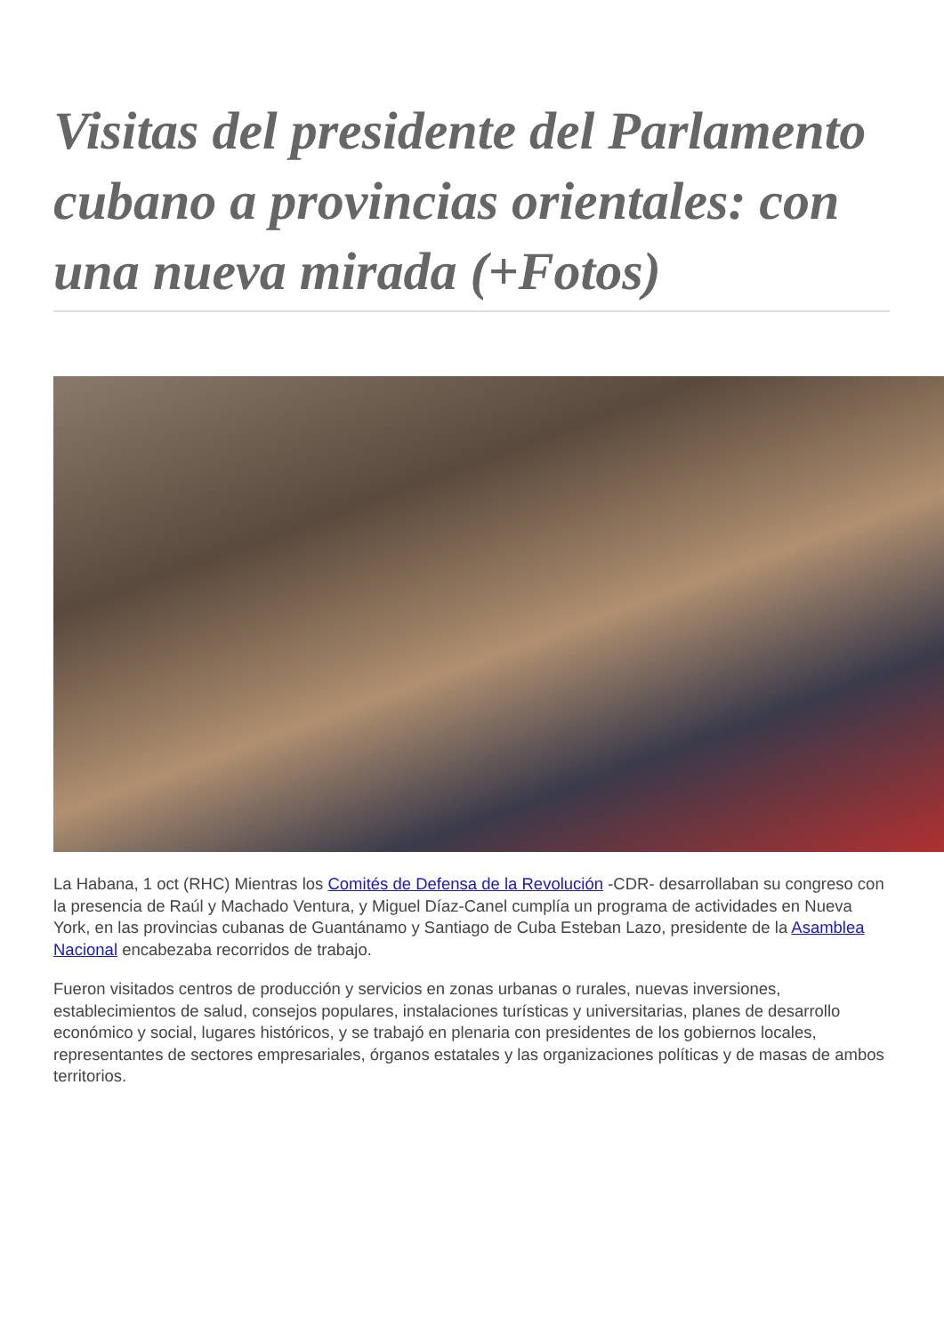Visitas del presidente del Parlamento cubano a provincias orientales: con una nueva mirada (+Fotos)
La Habana, 1 oct (RHC) Mientras los Comités de Defensa de la Revolución -CDR- desarrollaban su congreso con la presencia de Raúl y Machado Ventura, y Miguel Díaz-Canel cumplía un programa de actividades en Nueva York, en las provincias cubanas de Guantánamo y Santiago de Cuba Esteban Lazo, presidente de la Asamblea Nacional encabezaba recorridos de trabajo.
Fueron visitados centros de producción y servicios en zonas urbanas o rurales, nuevas inversiones, establecimientos de salud, consejos populares, instalaciones turísticas y universitarias, planes de desarrollo económico y social, lugares históricos, y se trabajó en plenaria con presidentes de los gobiernos locales, representantes de sectores empresariales, órganos estatales y las organizaciones políticas y de masas de ambos territorios.